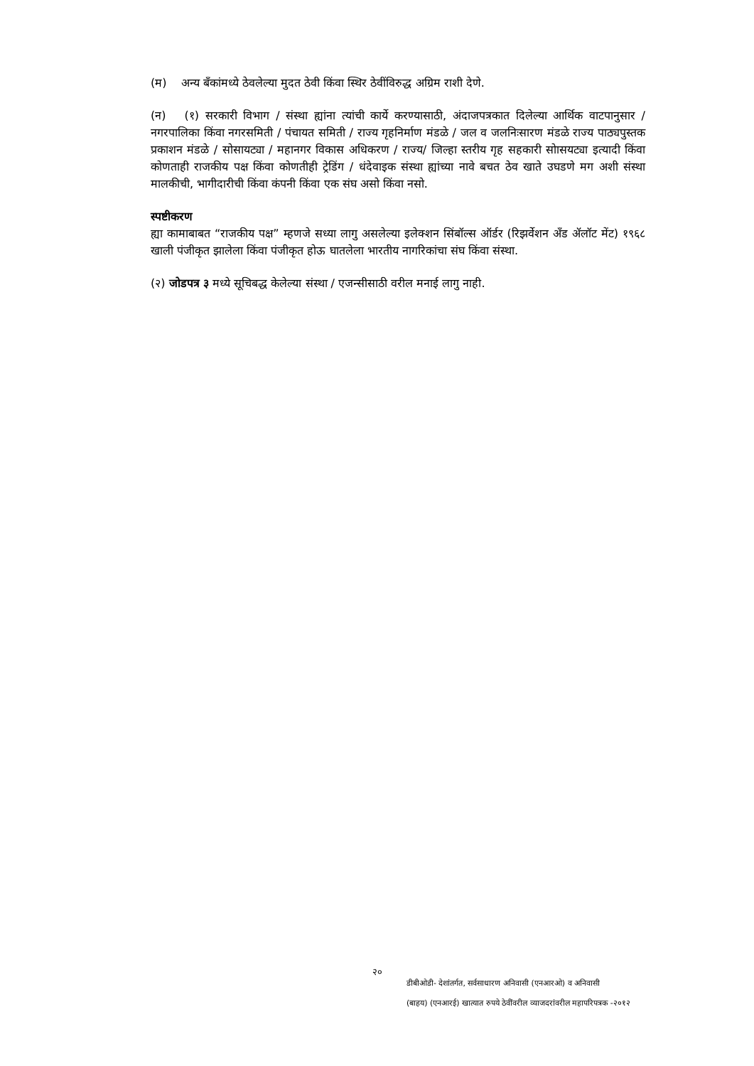(म) अन्य बँकांमध्ये ठेवलेल्या मुदत ठेवी किंवा स्थिर ठेवींविरुद्ध अग्रिम राशी देणे.
(न) (१) सरकारी विभाग / संस्था ह्यांना त्यांची कार्ये करण्यासाठी, अंदाजपत्रकात दिलेल्या आर्थिक वाटपानुसार / नगरपालिका किंवा नगरसमिती / पंचायत समिती / राज्य गृहनिर्माण मंडळे / जल व जलनिःसारण मंडळे राज्य पाठ्यपुस्तक प्रकाशन मंडळे / सोसायट्या / महानगर विकास अधिकरण / राज्य/ जिल्हा स्तरीय गृह सहकारी सोासयट्या इत्यादी किंवा कोणताही राजकीय पक्ष किंवा कोणतीही ट्रेडिंग / धंदेवाइक संस्था ह्यांच्या नावे बचत ठेव खाते उघडणे मग अशी संस्था मालकीची, भागीदारीची किंवा कंपनी किंवा एक संघ असो किंवा नसो.
स्पष्टीकरण
ह्या कामाबाबत “राजकीय पक्ष” म्हणजे सध्या लागु असलेल्या इलेक्शन सिंबॉल्स ऑर्डर (रिझर्वेशन अँड ॲलॉट मेंट) १९६८ खाली पंजीकृत झालेला किंवा पंजीकृत होऊ घातलेला भारतीय नागरिकांचा संघ किंवा संस्था.
(२) जोडपत्र ३ मध्ये सूचिबद्ध केलेल्या संस्था / एजन्सीसाठी वरील मनाई लागु नाही.
२०
डीबीओडी- देशांतर्गत, सर्वसाधारण अनिवासी (एनआरओ) व अनिवासी
(बाहय) (एनआरई) खात्यात रुपये ठेवींवरील व्याजदरांवरील महापरिपत्रक -२०१२